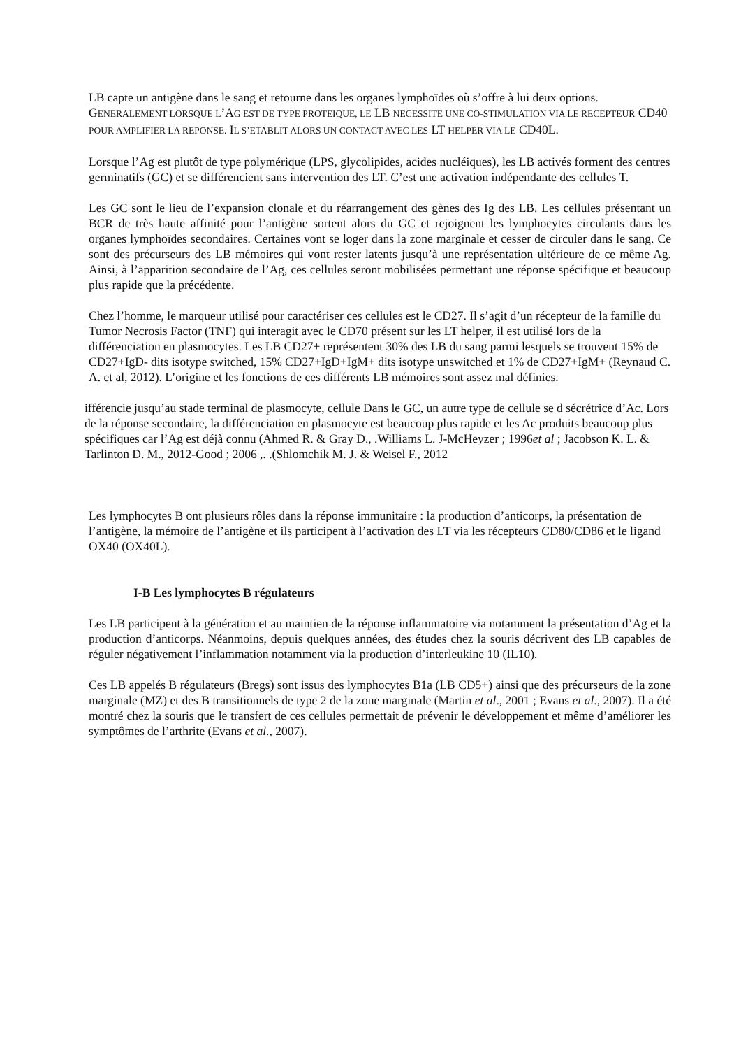LB capte un antigène dans le sang et retourne dans les organes lymphoïdes où s’offre à lui deux options.
GENERALEMENT LORSQUE L’AG EST DE TYPE PROTEIQUE, LE LB NECESSITE UNE CO-STIMULATION VIA LE RECEPTEUR CD40 POUR AMPLIFIER LA REPONSE. IL S’ETABLIT ALORS UN CONTACT AVEC LES LT HELPER VIA LE CD40L.
Lorsque l’Ag est plutôt de type polymérique (LPS, glycolipides, acides nucléiques), les LB activés forment des centres germinatifs (GC) et se différencient sans intervention des LT. C’est une activation indépendante des cellules T.
Les GC sont le lieu de l’expansion clonale et du réarrangement des gènes des Ig des LB. Les cellules présentant un BCR de très haute affinité pour l’antigène sortent alors du GC et rejoignent les lymphocytes circulants dans les organes lymphoïdes secondaires. Certaines vont se loger dans la zone marginale et cesser de circuler dans le sang. Ce sont des précurseurs des LB mémoires qui vont rester latents jusqu’à une représentation ultérieure de ce même Ag. Ainsi, à l’apparition secondaire de l’Ag, ces cellules seront mobilisées permettant une réponse spécifique et beaucoup plus rapide que la précédente.
Chez l’homme, le marqueur utilisé pour caractériser ces cellules est le CD27. Il s’agit d’un récepteur de la famille du Tumor Necrosis Factor (TNF) qui interagit avec le CD70 présent sur les LT helper, il est utilisé lors de la différenciation en plasmocytes. Les LB CD27+ représentent 30% des LB du sang parmi lesquels se trouvent 15% de CD27+IgD- dits isotype switched, 15% CD27+IgD+IgM+ dits isotype unswitched et 1% de CD27+IgM+ (Reynaud C. A. et al, 2012). L’origine et les fonctions de ces différents LB mémoires sont assez mal définies.
ifférencie jusqu’au stade terminal de plasmocyte, cellule Dans le GC, un autre type de cellule se d sécrétrice d’Ac. Lors de la réponse secondaire, la différenciation en plasmocyte est beaucoup plus rapide et les Ac produits beaucoup plus spécifiques car l’Ag est déjà connu (Ahmed R. & Gray D., .Williams L. J-McHeyzer ; 1996et al ; Jacobson K. L. & Tarlinton D. M., 2012-Good ; 2006 ,. .(Shlomchik M. J. & Weisel F., 2012
Les lymphocytes B ont plusieurs rôles dans la réponse immunitaire : la production d’anticorps, la présentation de l’antigène, la mémoire de l’antigène et ils participent à l’activation des LT via les récepteurs CD80/CD86 et le ligand OX40 (OX40L).
I-B Les lymphocytes B régulateurs
Les LB participent à la génération et au maintien de la réponse inflammatoire via notamment la présentation d’Ag et la production d’anticorps. Néanmoins, depuis quelques années, des études chez la souris décrivent des LB capables de réguler négativement l’inflammation notamment via la production d’interleukine 10 (IL10).
Ces LB appelés B régulateurs (Bregs) sont issus des lymphocytes B1a (LB CD5+) ainsi que des précurseurs de la zone marginale (MZ) et des B transitionnels de type 2 de la zone marginale (Martin et al., 2001 ; Evans et al., 2007). Il a été montré chez la souris que le transfert de ces cellules permettait de prévenir le développement et même d’améliorer les symptômes de l’arthrite (Evans et al., 2007).